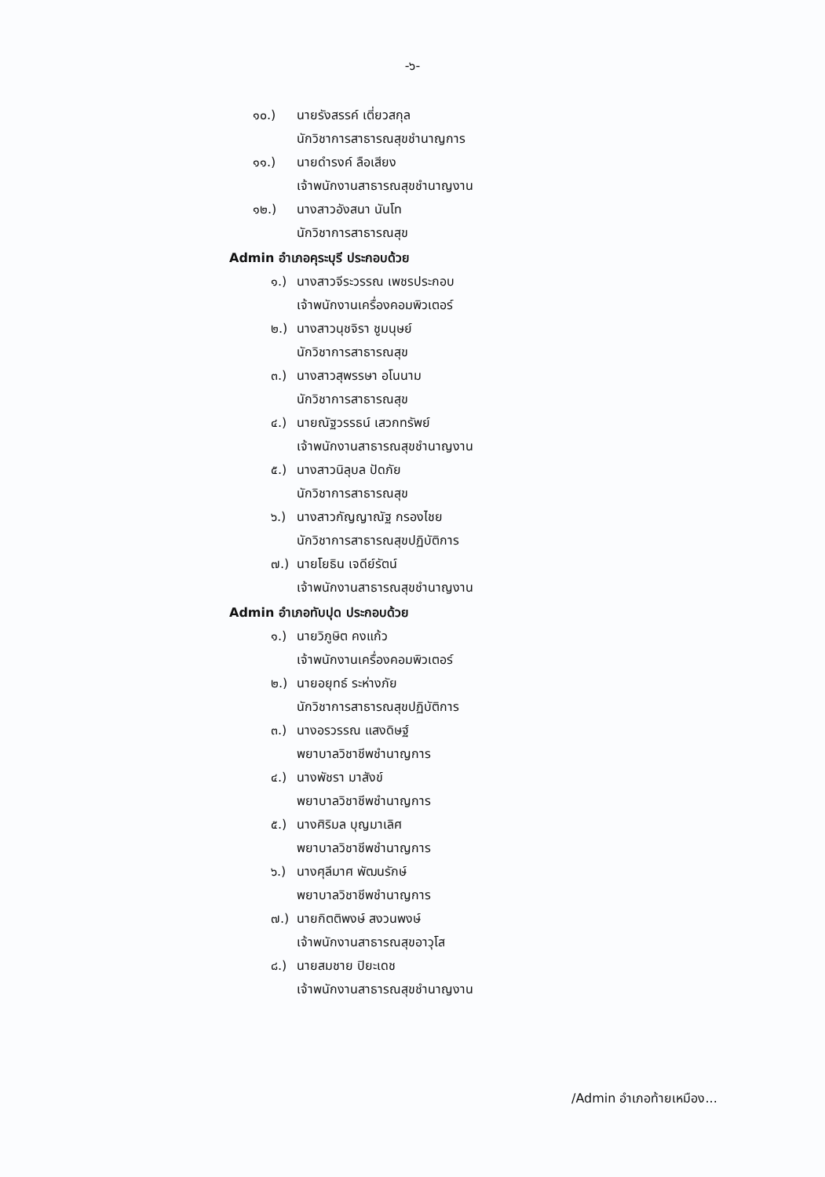-๖-
๑๐.) นายรังสรรค์ เตี่ยวสกุล
นักวิชาการสาธารณสุขชำนาญการ
๑๑.) นายดำรงค์ ลือเสียง
เจ้าพนักงานสาธารณสุขชำนาญงาน
๑๒.) นางสาวอังสนา นันโท
นักวิชาการสาธารณสุข
Admin อำเภอคุระบุรี ประกอบด้วย
๑.) นางสาวจีระวรรณ เพชรประกอบ
เจ้าพนักงานเครื่องคอมพิวเตอร์
๒.) นางสาวนุชจิรา ชูมนุษย์
นักวิชาการสาธารณสุข
๓.) นางสาวสุพรรษา อโนนาม
นักวิชาการสาธารณสุข
๔.) นายณัฐวรรธน์ เสวกทรัพย์
เจ้าพนักงานสาธารณสุขชำนาญงาน
๕.) นางสาวนิลุบล ปัดภัย
นักวิชาการสาธารณสุข
๖.) นางสาวกัญญาณัฐ กรองไชย
นักวิชาการสาธารณสุขปฏิบัติการ
๗.) นายโยธิน เจดีย์รัตน์
เจ้าพนักงานสาธารณสุขชำนาญงาน
Admin อำเภอทับปุด ประกอบด้วย
๑.) นายวิภูษิต คงแก้ว
เจ้าพนักงานเครื่องคอมพิวเตอร์
๒.) นายอยุทธ์ ระห่างภัย
นักวิชาการสาธารณสุขปฏิบัติการ
๓.) นางอรวรรณ แสงดิษฐ์
พยาบาลวิชาชีพชำนาญการ
๔.) นางพัชรา มาสังข์
พยาบาลวิชาชีพชำนาญการ
๕.) นางศิริมล บุญมาเลิศ
พยาบาลวิชาชีพชำนาญการ
๖.) นางศุลีมาศ พัฒนรักษ์
พยาบาลวิชาชีพชำนาญการ
๗.) นายกิตติพงษ์ สงวนพงษ์
เจ้าพนักงานสาธารณสุขอาวุโส
๘.) นายสมชาย ปิยะเดช
เจ้าพนักงานสาธารณสุขชำนาญงาน
/Admin อำเภอท้ายเหมือง...